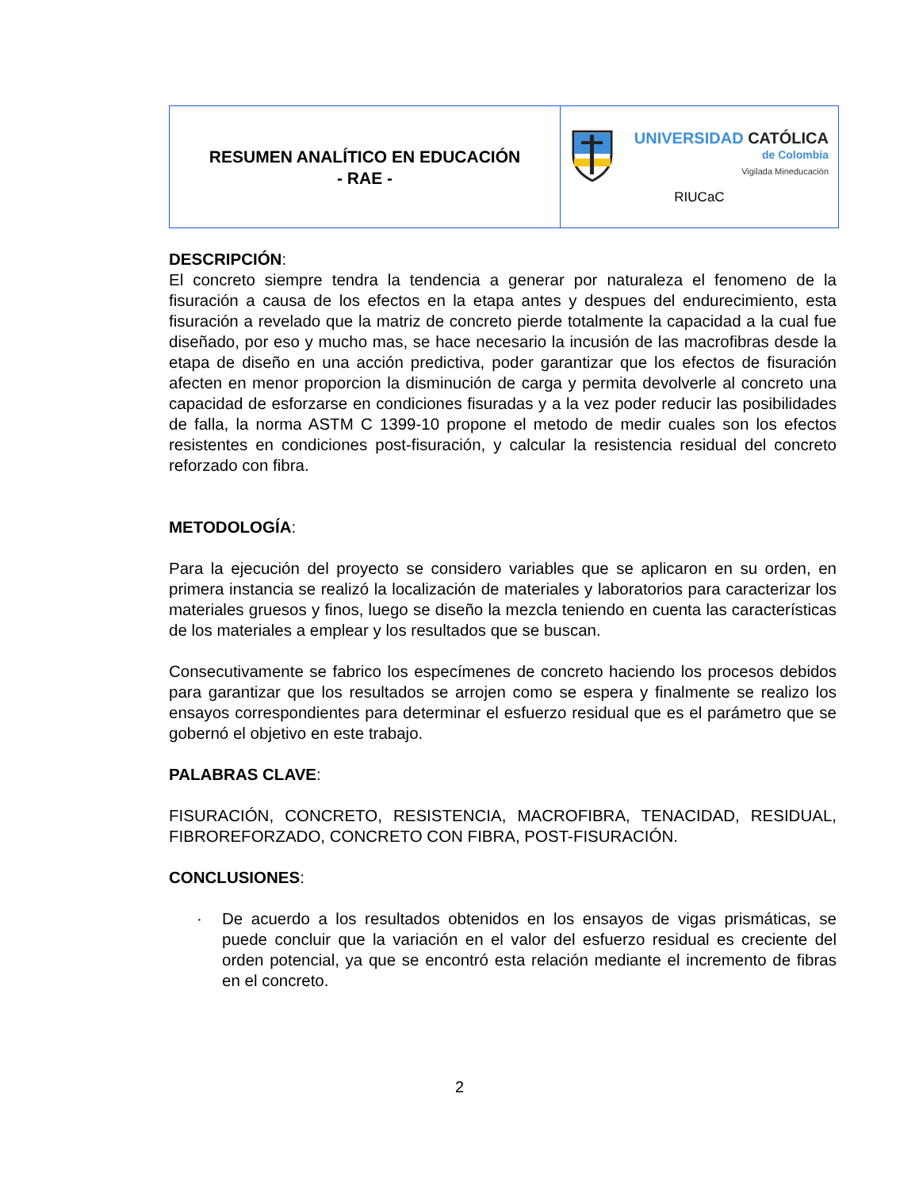| RESUMEN ANALÍTICO EN EDUCACIÓN - RAE - | UNIVERSIDAD CATÓLICA de Colombia Vigilada Mineducación RIUCaC |
DESCRIPCIÓN:
El concreto siempre tendra la tendencia a generar por naturaleza el fenomeno de la fisuración a causa de los efectos en la etapa antes y despues del endurecimiento, esta fisuración a revelado que la matriz de concreto pierde totalmente la capacidad a la cual fue diseñado, por eso y mucho mas, se hace necesario la incusión de las macrofibras desde la etapa de diseño en una acción predictiva, poder garantizar que los efectos de fisuración afecten en menor proporcion la disminución de carga y permita devolverle al concreto una capacidad de esforzarse en condiciones fisuradas y a la vez poder reducir las posibilidades de falla, la norma ASTM C 1399-10 propone el metodo de medir cuales son los efectos resistentes en condiciones post-fisuración, y calcular la resistencia residual del concreto reforzado con fibra.
METODOLOGÍA:
Para la ejecución del proyecto se considero variables que se aplicaron en su orden, en primera instancia se realizó la localización de materiales y laboratorios para caracterizar los materiales gruesos y finos, luego se diseño la mezcla teniendo en cuenta las características de los materiales a emplear y los resultados que se buscan.
Consecutivamente se fabrico los especímenes de concreto haciendo los procesos debidos para garantizar que los resultados se arrojen como se espera y finalmente se realizo los ensayos correspondientes para determinar el esfuerzo residual que es el parámetro que se gobernó el objetivo en este trabajo.
PALABRAS CLAVE:
FISURACIÓN, CONCRETO, RESISTENCIA, MACROFIBRA, TENACIDAD, RESIDUAL, FIBROREFORZADO, CONCRETO CON FIBRA, POST-FISURACIÓN.
CONCLUSIONES:
· De acuerdo a los resultados obtenidos en los ensayos de vigas prismáticas, se puede concluir que la variación en el valor del esfuerzo residual es creciente del orden potencial, ya que se encontró esta relación mediante el incremento de fibras en el concreto.
2